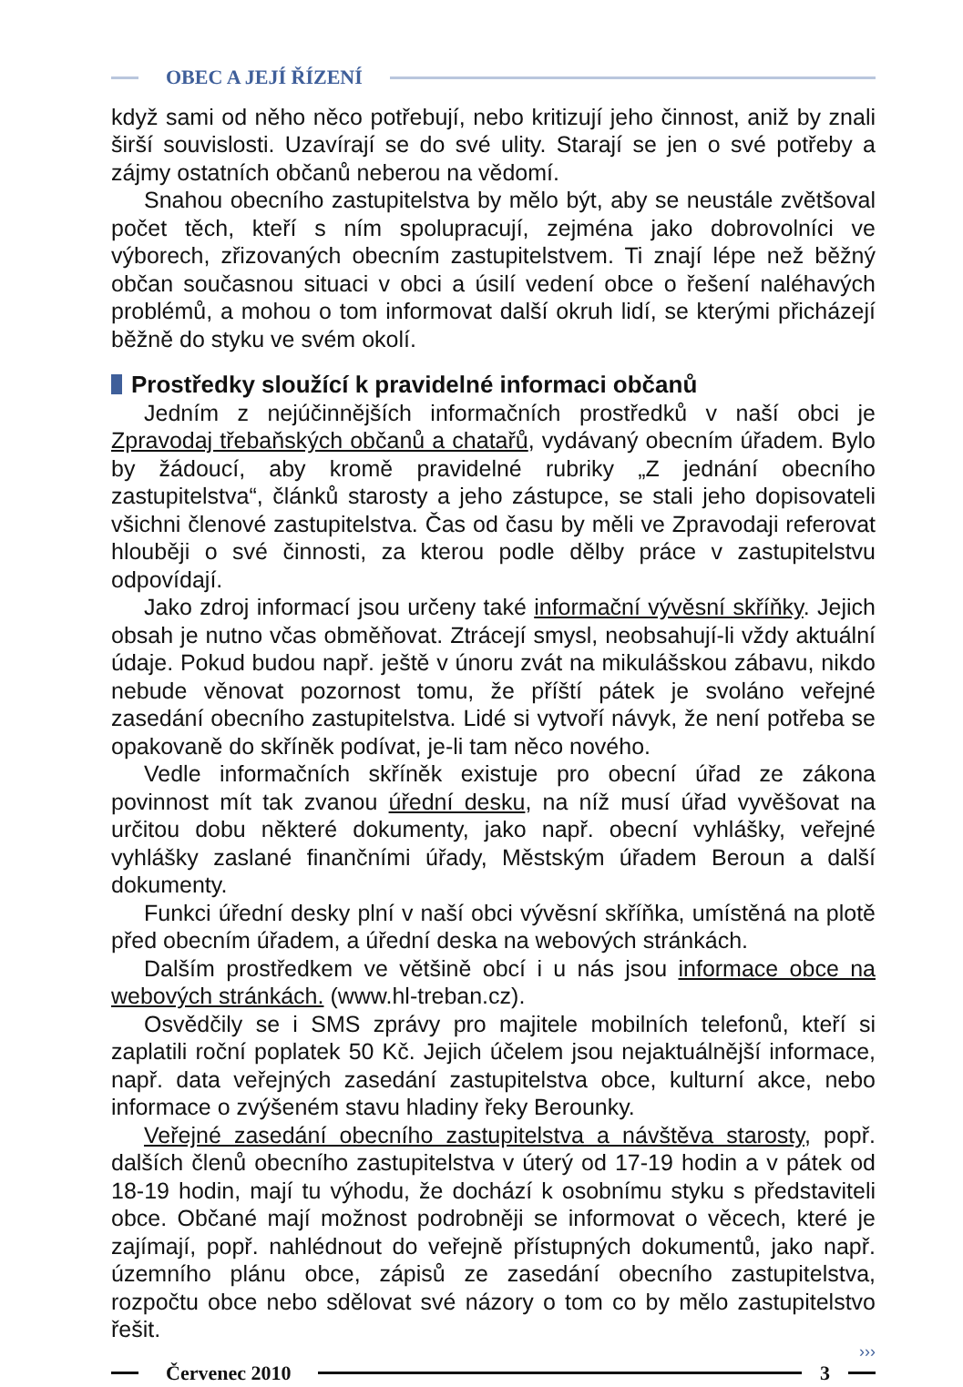OBEC A JEJÍ ŘÍZENÍ
když sami od něho něco potřebují, nebo kritizují jeho činnost, aniž by znali širší souvislosti. Uzavírají se do své ulity. Starají se jen o své potřeby a zájmy ostatních občanů neberou na vědomí.
Snahou obecního zastupitelstva by mělo být, aby se neustále zvětšoval počet těch, kteří s ním spolupracují, zejména jako dobrovolníci ve výborech, zřizovaných obecním zastupitelstvem. Ti znají lépe než běžný občan současnou situaci v obci a úsilí vedení obce o řešení naléhavých problémů, a mohou o tom informovat další okruh lidí, se kterými přicházejí běžně do styku ve svém okolí.
Prostředky sloužící k pravidelné informaci občanů
Jedním z nejúčinnějších informačních prostředků v naší obci je Zpravodaj třebaňských občanů a chatařů, vydávaný obecním úřadem. Bylo by žádoucí, aby kromě pravidelné rubriky „Z jednání obecního zastupitelstva“, článků starosty a jeho zástupce, se stali jeho dopisovateli všichni členové zastupitelstva. Čas od času by měli ve Zpravodaji referovat hlouběji o své činnosti, za kterou podle dělby práce v zastupitelstvu odpovídají.
Jako zdroj informací jsou určeny také informační vývěsní skříňky. Jejich obsah je nutno včas obměňovat. Ztrácejí smysl, neobsahují-li vždy aktuální údaje. Pokud budou např. ještě v únoru zvát na mikulášskou zábavu, nikdo nebude věnovat pozornost tomu, že příští pátek je svoláno veřejné zasedání obecního zastupitelstva. Lidé si vytvoří návyk, že není potřeba se opakovaně do skříněk podívat, je-li tam něco nového.
Vedle informačních skříněk existuje pro obecní úřad ze zákona povinnost mít tak zvanou úřední desku, na níž musí úřad vyvěšovat na určitou dobu některé dokumenty, jako např. obecní vyhlášky, veřejné vyhlášky zaslané finančními úřady, Městským úřadem Beroun a další dokumenty.
Funkci úřední desky plní v naší obci vývěsní skříňka, umístěná na plotě před obecním úřadem, a úřední deska na webových stránkách.
Dalším prostředkem ve většině obcí i u nás jsou informace obce na webových stránkách. (www.hl-treban.cz).
Osvědčily se i SMS zprávy pro majitele mobilních telefonů, kteří si zaplatili roční poplatek 50 Kč. Jejich účelem jsou nejaktuálnější informace, např. data veřejných zasedání zastupitelstva obce, kulturní akce, nebo informace o zvýšeném stavu hladiny řeky Berounky.
Veřejné zasedání obecního zastupitelstva a návštěva starosty, popř. dalších členů obecního zastupitelstva v úterý od 17-19 hodin a v pátek od 18-19 hodin, mají tu výhodu, že dochází k osobnímu styku s představiteli obce. Občané mají možnost podrobněji se informovat o věcech, které je zajímají, popř. nahlédnout do veřejně přístupných dokumentů, jako např. územního plánu obce, zápisů ze zasedání obecního zastupitelstva, rozpočtu obce nebo sdělovat své názory o tom co by mělo zastupitelstvo řešit.
›››
Červenec 2010 3